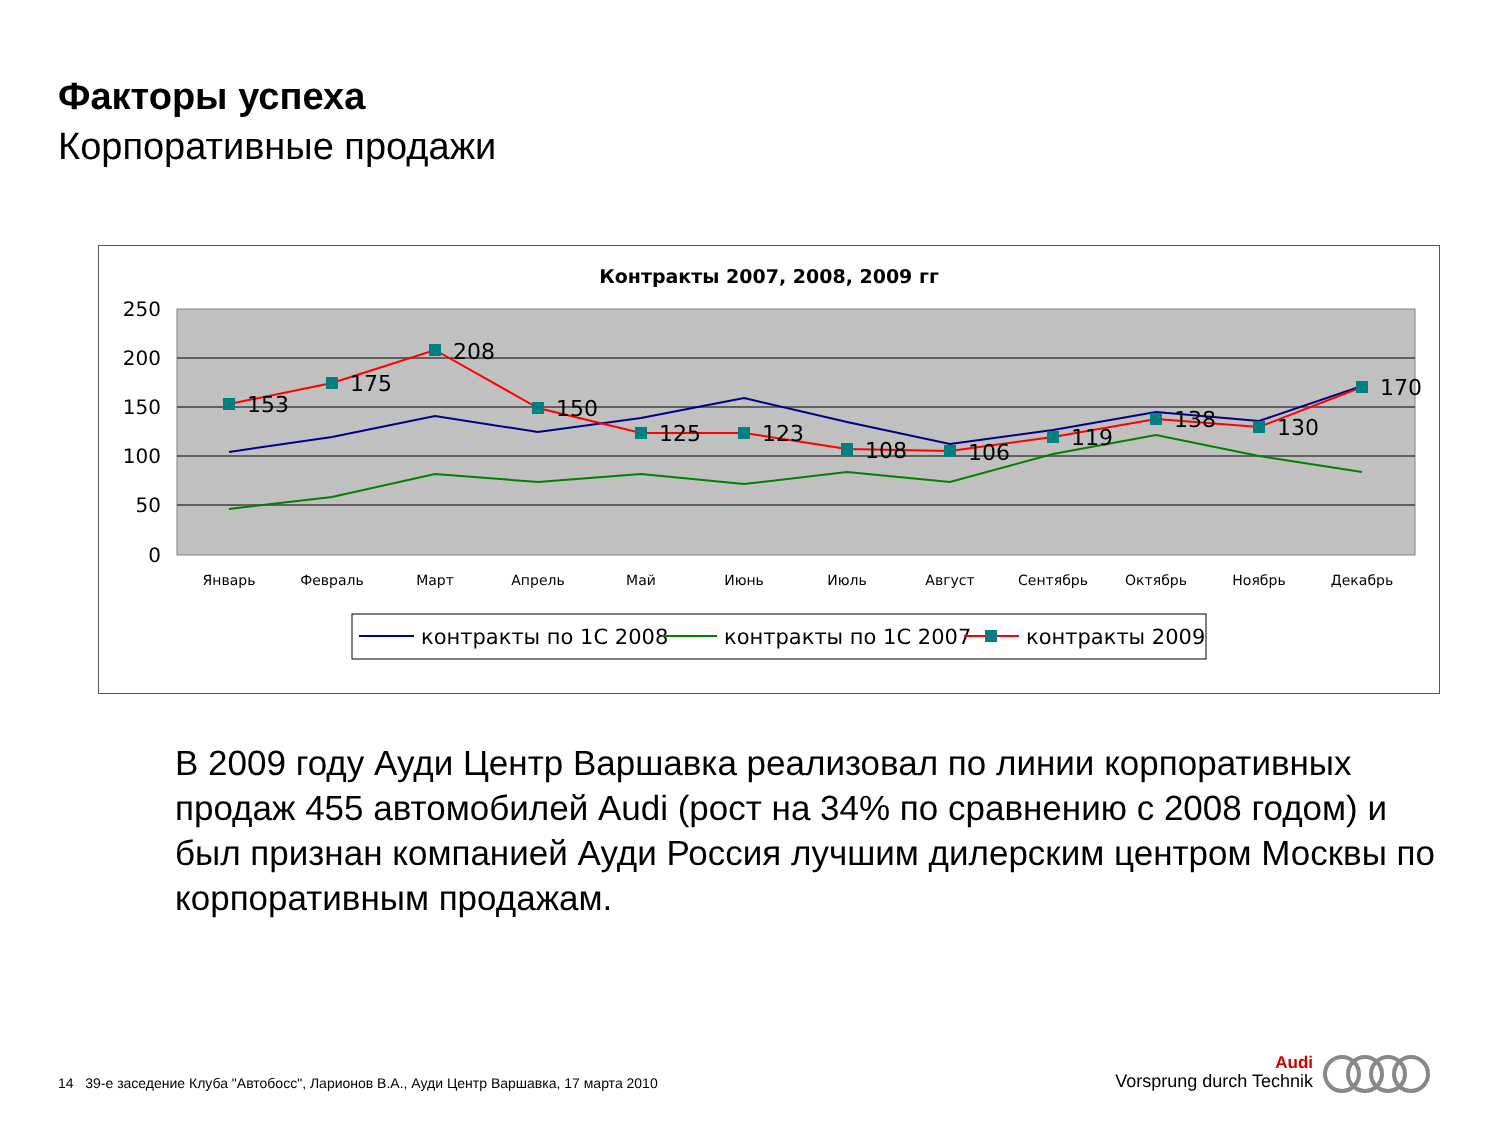Факторы успеха
Корпоративные продажи
Контракты 2007, 2008, 2009 гг
250
200
150
100
50
0
153
175
208
150
125
123
108
106
119
138
130
170
Январь
Февраль
Март
Апрель
Май
Июнь
Июль
Август
Сентябрь
Октябрь
Ноябрь
Декабрь
контракты по 1С 2008
контракты по 1С 2007
контракты 2009
В 2009 году Ауди Центр Варшавка реализовал по линии корпоративных продаж 455 автомобилей Audi (рост на 34% по сравнению с 2008 годом) и был признан компанией Ауди Россия лучшим дилерским центром Москвы по корпоративным продажам.
14 39-е заседение Клуба "Автобосс", Ларионов В.А., Ауди Центр Варшавка, 17 марта 2010
Audi
Vorsprung durch Technik